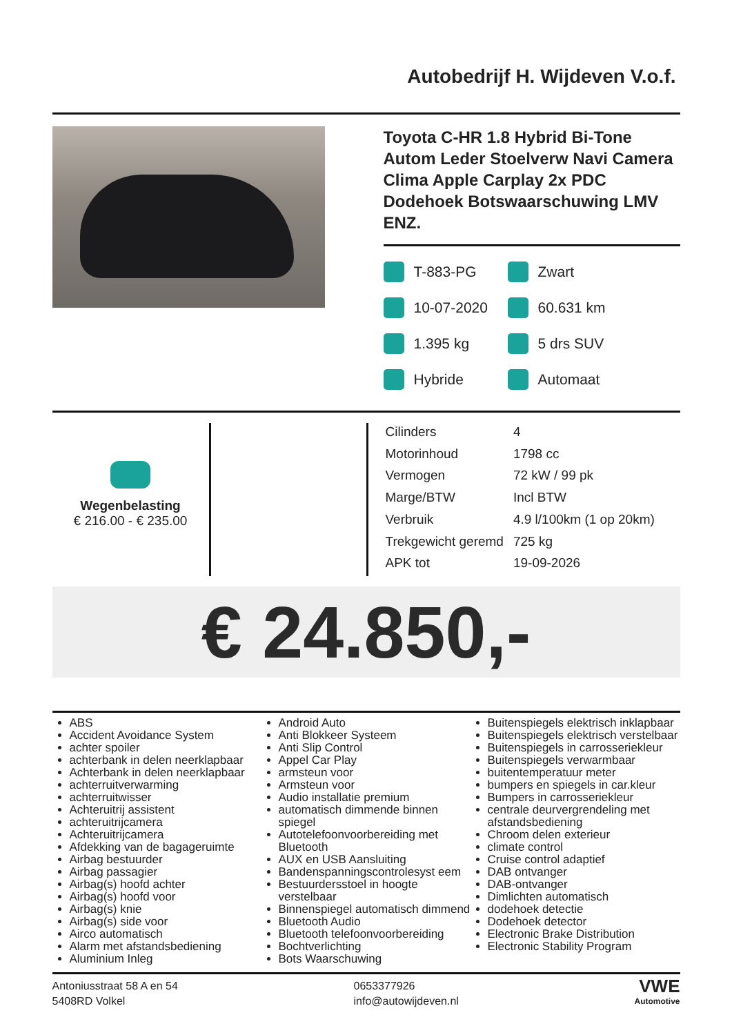Autobedrijf H. Wijdeven V.o.f.
Toyota C-HR 1.8 Hybrid Bi-Tone Autom Leder Stoelverw Navi Camera Clima Apple Carplay 2x PDC Dodehoek Botswaarschuwing LMV ENZ.
T-883-PG
Zwart
10-07-2020
60.631 km
1.395 kg
5 drs SUV
Hybride
Automaat
Wegenbelasting
€ 216.00 - € 235.00
| Cilinders | 4 |
| Motorinhoud | 1798 cc |
| Vermogen | 72 kW / 99 pk |
| Marge/BTW | Incl BTW |
| Verbruik | 4.9 l/100km (1 op 20km) |
| Trekgewicht geremd | 725 kg |
| APK tot | 19-09-2026 |
€ 24.850,-
ABS
Accident Avoidance System
achter spoiler
achterbank in delen neerklapbaar
Achterbank in delen neerklapbaar
achterruitverwarming
achterruitwisser
Achteruitrij assistent
achteruitrijcamera
Achteruitrijcamera
Afdekking van de bagageruimte
Airbag bestuurder
Airbag passagier
Airbag(s) hoofd achter
Airbag(s) hoofd voor
Airbag(s) knie
Airbag(s) side voor
Airco automatisch
Alarm met afstandsbediening
Aluminium Inleg
Android Auto
Anti Blokkeer Systeem
Anti Slip Control
Appel Car Play
armsteun voor
Armsteun voor
Audio installatie premium
automatisch dimmende binnen spiegel
Autotelefoonvoorbereiding met Bluetooth
AUX en USB Aansluiting
Bandenspanningscontrolesyst eem
Bestuurdersstoel in hoogte verstelbaar
Binnenspiegel automatisch dimmend
Bluetooth Audio
Bluetooth telefoonvoorbereiding
Bochtverlichting
Bots Waarschuwing
Buitenspiegels elektrisch inklapbaar
Buitenspiegels elektrisch verstelbaar
Buitenspiegels in carrosseriekleur
Buitenspiegels verwarmbaar
buitentemperatuur meter
bumpers en spiegels in car.kleur
Bumpers in carrosseriekleur
centrale deurvergrendeling met afstandsbediening
Chroom delen exterieur
climate control
Cruise control adaptief
DAB ontvanger
DAB-ontvanger
Dimlichten automatisch
dodehoek detectie
Dodehoek detector
Electronic Brake Distribution
Electronic Stability Program
Antoniusstraat 58 A en 54
5408RD Volkel
0653377926
info@autowijdeven.nl
VWE
Automotive